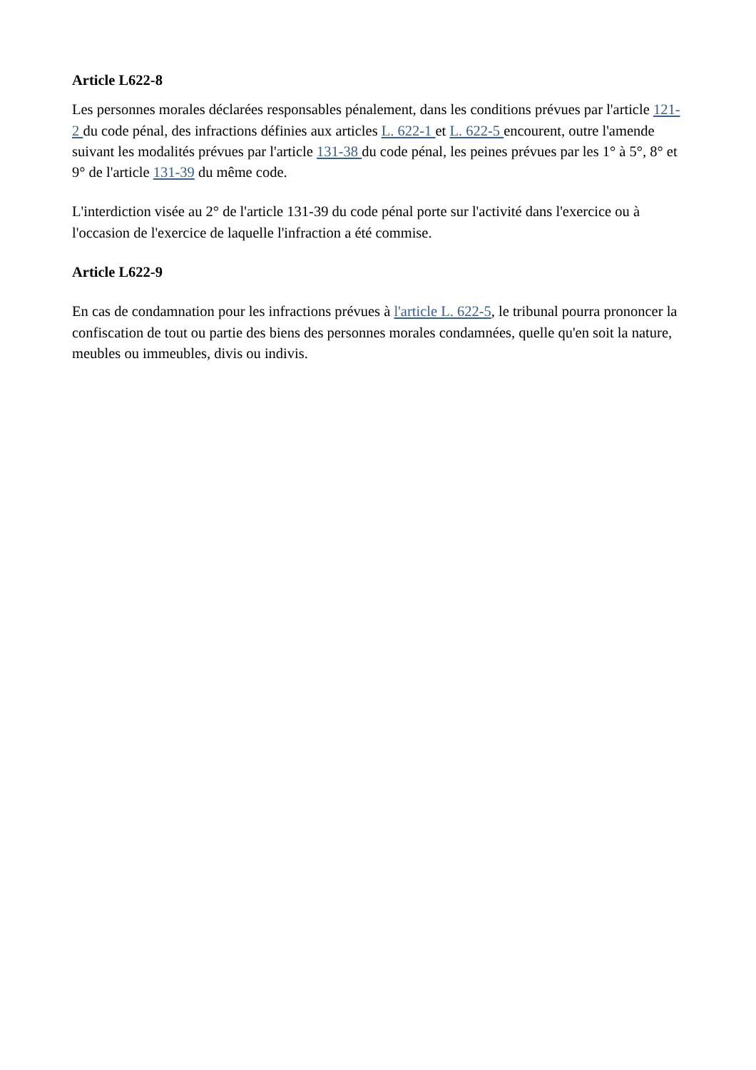Article L622-8
Les personnes morales déclarées responsables pénalement, dans les conditions prévues par l'article 121-2 du code pénal, des infractions définies aux articles L. 622-1 et L. 622-5 encourent, outre l'amende suivant les modalités prévues par l'article 131-38 du code pénal, les peines prévues par les 1° à 5°, 8° et 9° de l'article 131-39 du même code.
L'interdiction visée au 2° de l'article 131-39 du code pénal porte sur l'activité dans l'exercice ou à l'occasion de l'exercice de laquelle l'infraction a été commise.
Article L622-9
En cas de condamnation pour les infractions prévues à l'article L. 622-5, le tribunal pourra prononcer la confiscation de tout ou partie des biens des personnes morales condamnées, quelle qu'en soit la nature, meubles ou immeubles, divis ou indivis.